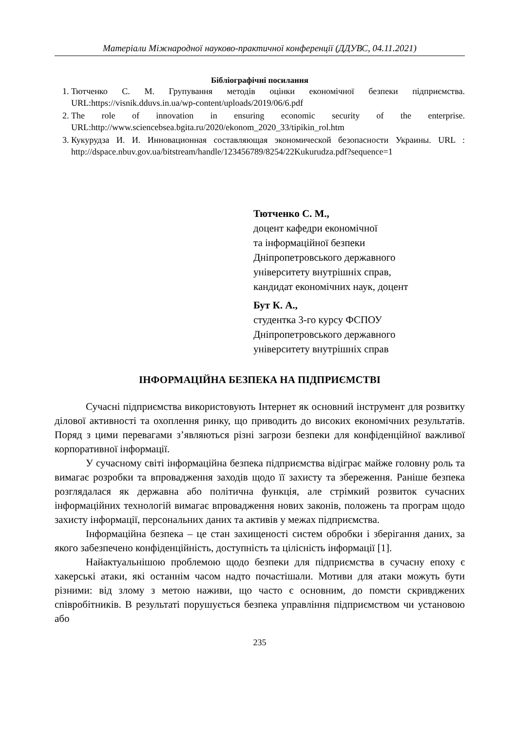Матеріали Міжнародної науково-практичної конференції (ДДУВС, 04.11.2021)
Бібліографічні посилання
1. Тютченко С. М. Групування методів оцінки економічної безпеки підприємства. URL:https://visnik.dduvs.in.ua/wp-content/uploads/2019/06/6.pdf
2. The role of innovation in ensuring economic security of the enterprise. URL:http://www.sciencebsea.bgita.ru/2020/ekonom_2020_33/tipikin_rol.htm
3. Кукурудза И. И. Инновационная составляющая экономической безопасности Украины. URL : http://dspace.nbuv.gov.ua/bitstream/handle/123456789/8254/22Kukurudza.pdf?sequence=1
Тютченко С. М.,
доцент кафедри економічної
та інформаційної безпеки
Дніпропетровського державного
університету внутрішніх справ,
кандидат економічних наук, доцент
Бут К. А.,
студентка 3-го курсу ФСПОУ
Дніпропетровського державного
університету внутрішніх справ
ІНФОРМАЦІЙНА БЕЗПЕКА НА ПІДПРИЄМСТВІ
Сучасні підприємства використовують Інтернет як основний інструмент для розвитку ділової активності та охоплення ринку, що приводить до високих економічних результатів. Поряд з цими перевагами з’являються різні загрози безпеки для конфіденційної важливої корпоративної інформації.
У сучасному світі інформаційна безпека підприємства відіграє майже головну роль та вимагає розробки та впровадження заходів щодо її захисту та збереження. Раніше безпека розглядалася як державна або політична функція, але стрімкий розвиток сучасних інформаційних технологій вимагає впровадження нових законів, положень та програм щодо захисту інформації, персональних даних та активів у межах підприємства.
Інформаційна безпека – це стан захищеності систем обробки і зберігання даних, за якого забезпечено конфіденційність, доступність та цілісність інформації [1].
Найактуальнішою проблемою щодо безпеки для підприємства в сучасну епоху є хакерські атаки, які останнім часом надто почастішали. Мотиви для атаки можуть бути різними: від злому з метою наживи, що часто є основним, до помсти скривджених співробітників. В результаті порушується безпека управління підприємством чи установою або
235